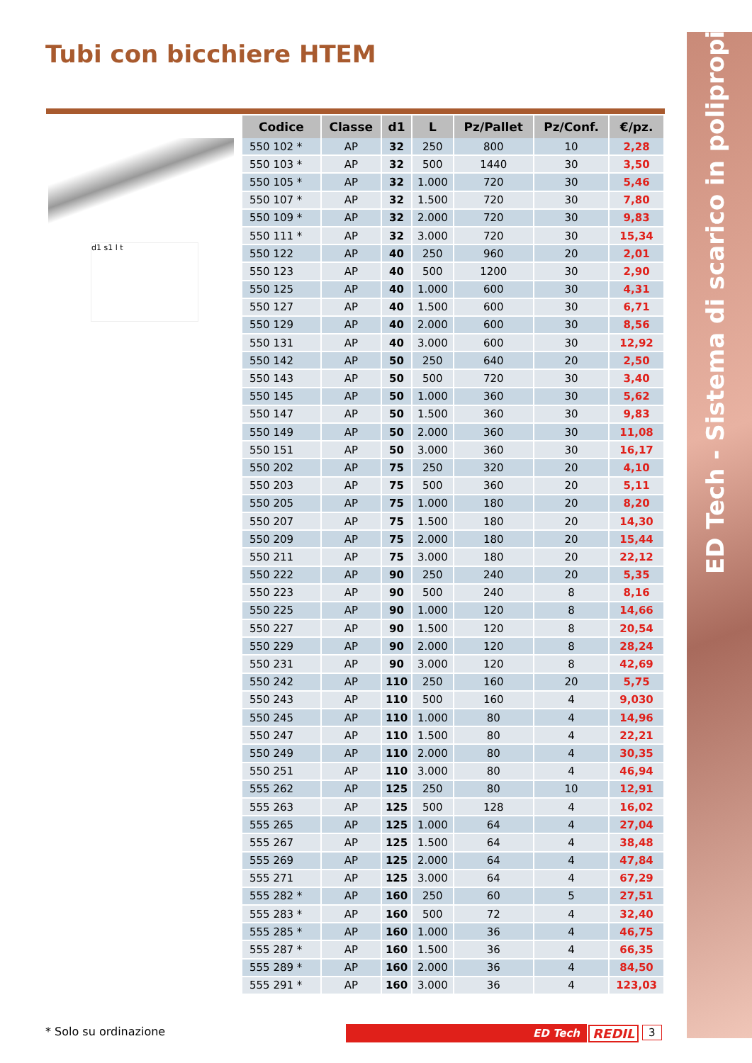ED Tech - Sistema di scarico in polipropilene
Tubi con bicchiere HTEM
d1 s1 l t
| Codice | Classe | d1 | L | Pz/Pallet | Pz/Conf. | €/pz. |
| --- | --- | --- | --- | --- | --- | --- |
| 550 102 * | AP | 32 | 250 | 800 | 10 | 2,28 |
| 550 103 * | AP | 32 | 500 | 1440 | 30 | 3,50 |
| 550 105 * | AP | 32 | 1.000 | 720 | 30 | 5,46 |
| 550 107 * | AP | 32 | 1.500 | 720 | 30 | 7,80 |
| 550 109 * | AP | 32 | 2.000 | 720 | 30 | 9,83 |
| 550 111 * | AP | 32 | 3.000 | 720 | 30 | 15,34 |
| 550 122 | AP | 40 | 250 | 960 | 20 | 2,01 |
| 550 123 | AP | 40 | 500 | 1200 | 30 | 2,90 |
| 550 125 | AP | 40 | 1.000 | 600 | 30 | 4,31 |
| 550 127 | AP | 40 | 1.500 | 600 | 30 | 6,71 |
| 550 129 | AP | 40 | 2.000 | 600 | 30 | 8,56 |
| 550 131 | AP | 40 | 3.000 | 600 | 30 | 12,92 |
| 550 142 | AP | 50 | 250 | 640 | 20 | 2,50 |
| 550 143 | AP | 50 | 500 | 720 | 30 | 3,40 |
| 550 145 | AP | 50 | 1.000 | 360 | 30 | 5,62 |
| 550 147 | AP | 50 | 1.500 | 360 | 30 | 9,83 |
| 550 149 | AP | 50 | 2.000 | 360 | 30 | 11,08 |
| 550 151 | AP | 50 | 3.000 | 360 | 30 | 16,17 |
| 550 202 | AP | 75 | 250 | 320 | 20 | 4,10 |
| 550 203 | AP | 75 | 500 | 360 | 20 | 5,11 |
| 550 205 | AP | 75 | 1.000 | 180 | 20 | 8,20 |
| 550 207 | AP | 75 | 1.500 | 180 | 20 | 14,30 |
| 550 209 | AP | 75 | 2.000 | 180 | 20 | 15,44 |
| 550 211 | AP | 75 | 3.000 | 180 | 20 | 22,12 |
| 550 222 | AP | 90 | 250 | 240 | 20 | 5,35 |
| 550 223 | AP | 90 | 500 | 240 | 8 | 8,16 |
| 550 225 | AP | 90 | 1.000 | 120 | 8 | 14,66 |
| 550 227 | AP | 90 | 1.500 | 120 | 8 | 20,54 |
| 550 229 | AP | 90 | 2.000 | 120 | 8 | 28,24 |
| 550 231 | AP | 90 | 3.000 | 120 | 8 | 42,69 |
| 550 242 | AP | 110 | 250 | 160 | 20 | 5,75 |
| 550 243 | AP | 110 | 500 | 160 | 4 | 9,030 |
| 550 245 | AP | 110 | 1.000 | 80 | 4 | 14,96 |
| 550 247 | AP | 110 | 1.500 | 80 | 4 | 22,21 |
| 550 249 | AP | 110 | 2.000 | 80 | 4 | 30,35 |
| 550 251 | AP | 110 | 3.000 | 80 | 4 | 46,94 |
| 555 262 | AP | 125 | 250 | 80 | 10 | 12,91 |
| 555 263 | AP | 125 | 500 | 128 | 4 | 16,02 |
| 555 265 | AP | 125 | 1.000 | 64 | 4 | 27,04 |
| 555 267 | AP | 125 | 1.500 | 64 | 4 | 38,48 |
| 555 269 | AP | 125 | 2.000 | 64 | 4 | 47,84 |
| 555 271 | AP | 125 | 3.000 | 64 | 4 | 67,29 |
| 555 282 * | AP | 160 | 250 | 60 | 5 | 27,51 |
| 555 283 * | AP | 160 | 500 | 72 | 4 | 32,40 |
| 555 285 * | AP | 160 | 1.000 | 36 | 4 | 46,75 |
| 555 287 * | AP | 160 | 1.500 | 36 | 4 | 66,35 |
| 555 289 * | AP | 160 | 2.000 | 36 | 4 | 84,50 |
| 555 291 * | AP | 160 | 3.000 | 36 | 4 | 123,03 |
* Solo su ordinazione ED Tech REDIL 3